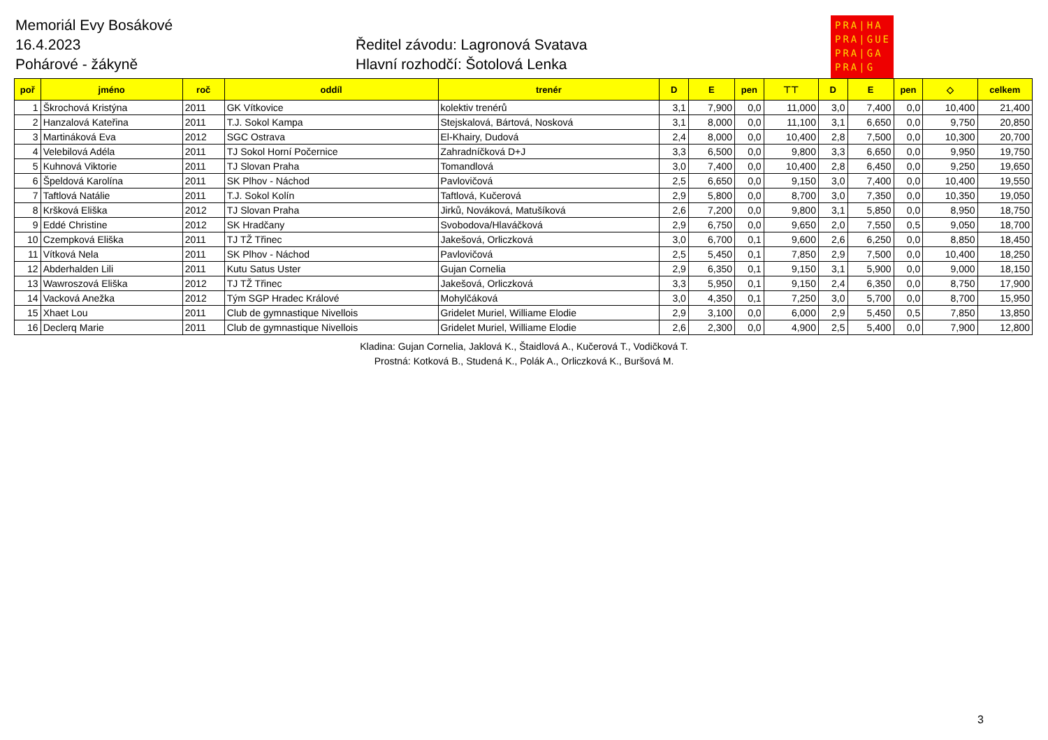Memoriál Evy Bosákové
16.4.2023
Pohárové - žákyně
Ředitel závodu: Lagronová Svatava
Hlavní rozhodčí: Šotolová Lenka
PRA|HA
PRA|GUE
PRA|GA
PRA|G
| poř | jméno | roč | oddíl | trenér | D | E | pen | ⊤⊤ | D | E | pen | ◇ | celkem |
| --- | --- | --- | --- | --- | --- | --- | --- | --- | --- | --- | --- | --- | --- |
| 1 | Škrochová Kristýna | 2011 | GK Vítkovice | kolektiv trenérů | 3,1 | 7,900 | 0,0 | 11,000 | 3,0 | 7,400 | 0,0 | 10,400 | 21,400 |
| 2 | Hanzalová Kateřina | 2011 | T.J. Sokol Kampa | Stejskalová, Bártová, Nosková | 3,1 | 8,000 | 0,0 | 11,100 | 3,1 | 6,650 | 0,0 | 9,750 | 20,850 |
| 3 | Martináková Eva | 2012 | SGC Ostrava | El-Khairy, Dudová | 2,4 | 8,000 | 0,0 | 10,400 | 2,8 | 7,500 | 0,0 | 10,300 | 20,700 |
| 4 | Velebilová Adéla | 2011 | TJ Sokol Horní Počernice | Zahradníčková D+J | 3,3 | 6,500 | 0,0 | 9,800 | 3,3 | 6,650 | 0,0 | 9,950 | 19,750 |
| 5 | Kuhnová Viktorie | 2011 | TJ Slovan Praha | Tomandlová | 3,0 | 7,400 | 0,0 | 10,400 | 2,8 | 6,450 | 0,0 | 9,250 | 19,650 |
| 6 | Špeldová Karolína | 2011 | SK Plhov - Náchod | Pavlovičová | 2,5 | 6,650 | 0,0 | 9,150 | 3,0 | 7,400 | 0,0 | 10,400 | 19,550 |
| 7 | Taftlová Natálie | 2011 | T.J. Sokol Kolín | Taftlová, Kučerová | 2,9 | 5,800 | 0,0 | 8,700 | 3,0 | 7,350 | 0,0 | 10,350 | 19,050 |
| 8 | Kršková Eliška | 2012 | TJ Slovan Praha | Jirků, Nováková, Matušíková | 2,6 | 7,200 | 0,0 | 9,800 | 3,1 | 5,850 | 0,0 | 8,950 | 18,750 |
| 9 | Eddé Christine | 2012 | SK Hradčany | Svobodova/Hlaváčková | 2,9 | 6,750 | 0,0 | 9,650 | 2,0 | 7,550 | 0,5 | 9,050 | 18,700 |
| 10 | Czempková Eliška | 2011 | TJ TŽ Třinec | Jakešová, Orliczková | 3,0 | 6,700 | 0,1 | 9,600 | 2,6 | 6,250 | 0,0 | 8,850 | 18,450 |
| 11 | Vítková Nela | 2011 | SK Plhov - Náchod | Pavlovičová | 2,5 | 5,450 | 0,1 | 7,850 | 2,9 | 7,500 | 0,0 | 10,400 | 18,250 |
| 12 | Abderhalden Lili | 2011 | Kutu Satus Uster | Gujan Cornelia | 2,9 | 6,350 | 0,1 | 9,150 | 3,1 | 5,900 | 0,0 | 9,000 | 18,150 |
| 13 | Wawroszová Eliška | 2012 | TJ TŽ Třinec | Jakešová, Orliczková | 3,3 | 5,950 | 0,1 | 9,150 | 2,4 | 6,350 | 0,0 | 8,750 | 17,900 |
| 14 | Vacková Anežka | 2012 | Tým SGP Hradec Králové | Mohylčáková | 3,0 | 4,350 | 0,1 | 7,250 | 3,0 | 5,700 | 0,0 | 8,700 | 15,950 |
| 15 | Xhaet Lou | 2011 | Club de gymnastique Nivellois | Gridelet Muriel, Williame Elodie | 2,9 | 3,100 | 0,0 | 6,000 | 2,9 | 5,450 | 0,5 | 7,850 | 13,850 |
| 16 | Declerq Marie | 2011 | Club de gymnastique Nivellois | Gridelet Muriel, Williame Elodie | 2,6 | 2,300 | 0,0 | 4,900 | 2,5 | 5,400 | 0,0 | 7,900 | 12,800 |
Kladina: Gujan Cornelia, Jaklová K., Štaidlová A., Kučerová T., Vodičková T.
Prostná: Kotková B., Studená K., Polák A., Orliczková K., Buršová M.
3